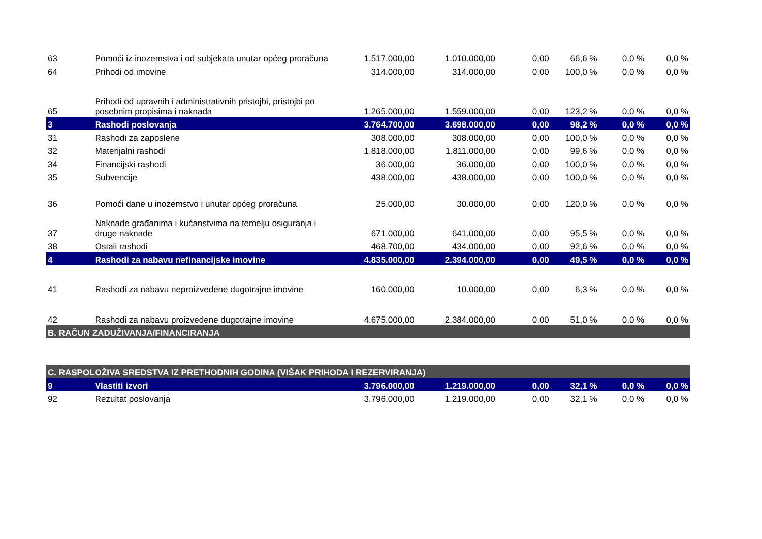| 63 | Pomoći iz inozemstva i od subjekata unutar općeg proračuna | 1.517.000,00 | 1.010.000,00 | 0,00 | 66,6 % | 0,0 % | 0,0 % |
| 64 | Prihodi od imovine | 314.000,00 | 314.000,00 | 0,00 | 100,0 % | 0,0 % | 0,0 % |
| 65 | Prihodi od upravnih i administrativnih pristojbi, pristojbi po posebnim propisima i naknada | 1.265.000,00 | 1.559.000,00 | 0,00 | 123,2 % | 0,0 % | 0,0 % |
| 3 | Rashodi poslovanja | 3.764.700,00 | 3.698.000,00 | 0,00 | 98,2 % | 0,0 % | 0,0 % |
| 31 | Rashodi za zaposlene | 308.000,00 | 308.000,00 | 0,00 | 100,0 % | 0,0 % | 0,0 % |
| 32 | Materijalni rashodi | 1.818.000,00 | 1.811.000,00 | 0,00 | 99,6 % | 0,0 % | 0,0 % |
| 34 | Financijski rashodi | 36.000,00 | 36.000,00 | 0,00 | 100,0 % | 0,0 % | 0,0 % |
| 35 | Subvencije | 438.000,00 | 438.000,00 | 0,00 | 100,0 % | 0,0 % | 0,0 % |
| 36 | Pomoći dane u inozemstvo i unutar općeg proračuna | 25.000,00 | 30.000,00 | 0,00 | 120,0 % | 0,0 % | 0,0 % |
| 37 | Naknade građanima i kućanstvima na temelju osiguranja i druge naknade | 671.000,00 | 641.000,00 | 0,00 | 95,5 % | 0,0 % | 0,0 % |
| 38 | Ostali rashodi | 468.700,00 | 434.000,00 | 0,00 | 92,6 % | 0,0 % | 0,0 % |
| 4 | Rashodi za nabavu nefinancijske imovine | 4.835.000,00 | 2.394.000,00 | 0,00 | 49,5 % | 0,0 % | 0,0 % |
| 41 | Rashodi za nabavu neproizvedene dugotrajne imovine | 160.000,00 | 10.000,00 | 0,00 | 6,3 % | 0,0 % | 0,0 % |
| 42 | Rashodi za nabavu proizvedene dugotrajne imovine | 4.675.000,00 | 2.384.000,00 | 0,00 | 51,0 % | 0,0 % | 0,0 % |
| B. RAČUN ZADUŽIVANJA/FINANCIRANJA | | | | | | | |
| C. RASPOLOŽIVA SREDSTVA IZ PRETHODNIH GODINA (VIŠAK PRIHODA I REZERVIRANJA) | | | | | | | |
| 9 | Vlastiti izvori | 3.796.000,00 | 1.219.000,00 | 0,00 | 32,1 % | 0,0 % | 0,0 % |
| 92 | Rezultat poslovanja | 3.796.000,00 | 1.219.000,00 | 0,00 | 32,1 % | 0,0 % | 0,0 % |